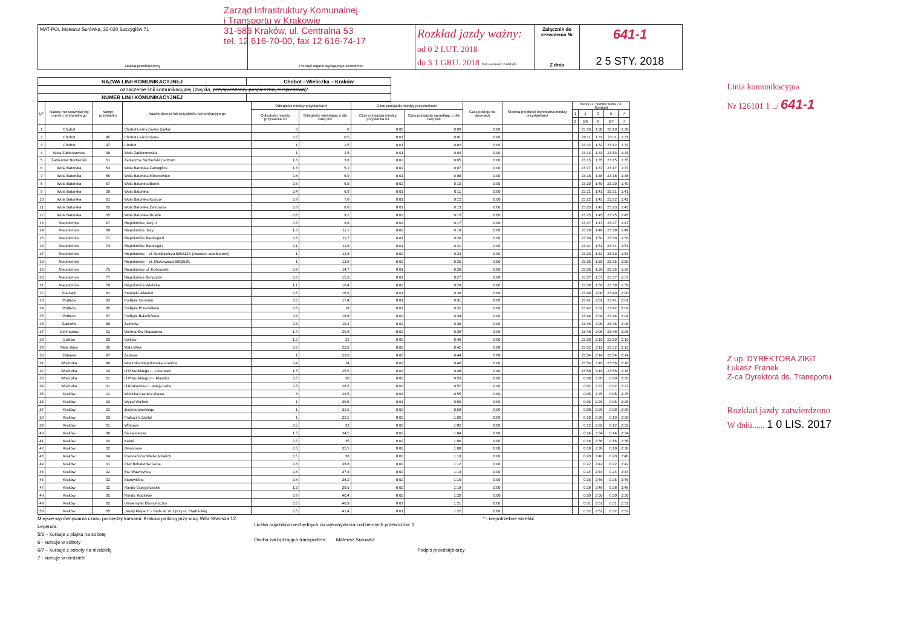Zarząd Infrastruktury Komunalnej
i Transportu w Krakowie
31-586 Kraków, ul. Centralna 53
tel. 12 616-70-00, fax 12 616-74-17
MAT-POL Mateusz Surówka, 32-020 Szczygłów 71
Nazwa przedsiębiorcy
Pieczęć organu wydającego zezwolenie
Rozkład jazdy ważny:
od 0 2 LUT. 2018
do 3 1 GRU. 2018 Data ważności rozkładu
Załącznik do zezwolenia Nr
Z dnia
641-1
2 5 STY. 2018
| NAZWA LINII KOMUNIKACYJNEJ | Chobot - Wieliczka – Kraków |
| oznaczenie linii komunikacyjnej (zwykła, przyspieszona, pospieszna, ekspresowa )* | |
| NUMER LINII KOMUNIKACYJNEJ | |
| LP | Nazwa miejscowości wg rejestru terytorialnego | Numer przystanku | Nazwa dworca lub przystanku komunikacyjnego | Odległości między przystankami | | Czas przejazdu między przystankami | | Czas postoju na dworcach | Średnia prędkość techniczna między przystankami | Kursy (1. Numer kursu / 2. Symbol) | | | | |
| --- | --- | --- | --- | --- | --- | --- | --- | --- | --- | --- | --- | --- | --- | --- |
| | | | | Odległości między przystanka mi | Odległości narastając o dla całej linii | Czas przejazdu między przystanka mi | Czas przejazdu narastając o dla całej linii | | | 1 | 1 | 3 | 5 | 7 |
| | | | | | | | | | | 2 | 5/6 | 6 | 6/7 | 7 |
| 1 | Chobot | | Chobot Leśniczówka (pętla) | 0 | 0 | 0:00 | 0:00 | 0:00 | | | 23:10 | 1:30 | 23:10 | 1:30 |
| 2 | Chobot | 45 | Chobot Leśniczówka | 0,5 | 0,5 | 0:01 | 0:01 | 0:00 | | | 23:11 | 1:31 | 23:11 | 1:31 |
| 3 | Chobot | 47 | Chobot | 1 | 1,5 | 0:01 | 0:02 | 0:00 | | | 23:12 | 1:32 | 23:12 | 1:32 |
| 4 | Wola Zabierzowska | 49 | Wola Zabierzowska | 1 | 2,5 | 0:01 | 0:03 | 0:00 | | | 23:13 | 1:33 | 23:13 | 1:33 |
| 5 | Zabierzów Bocheński | 51 | Zabierzów Bocheński Centrum | 1,3 | 3,8 | 0:02 | 0:05 | 0:00 | | | 23:15 | 1:35 | 23:15 | 1:35 |
| 6 | Wola Batorska | 53 | Wola Batorska Zamogilice | 1,3 | 5,1 | 0:02 | 0:07 | 0:00 | | | 23:17 | 1:37 | 23:17 | 1:37 |
| 7 | Wola Batorska | 55 | Wola Batorska Mikoniowiec | 0,8 | 5,9 | 0:01 | 0:08 | 0:00 | | | 23:18 | 1:38 | 23:18 | 1:38 |
| 8 | Wola Batorska | 57 | Wola Batorska Borek | 0,6 | 6,5 | 0:02 | 0:10 | 0:00 | | | 23:20 | 1:40 | 23:20 | 1:40 |
| 9 | Wola Batorska | 59 | Wola Batorska | 0,4 | 6,9 | 0:01 | 0:11 | 0:00 | | | 23:21 | 1:41 | 23:21 | 1:41 |
| 10 | Wola Batorska | 61 | Wola Batorska Kościół | 0,9 | 7,8 | 0:01 | 0:12 | 0:00 | | | 23:22 | 1:42 | 23:22 | 1:42 |
| 11 | Wola Batorska | 63 | Wola Batorska Żwirownia | 0,8 | 8,6 | 0:01 | 0:13 | 0:00 | | | 23:23 | 1:43 | 23:23 | 1:43 |
| 12 | Wola Batorska | 65 | Wola Batorska Ruskie | 0,6 | 9,2 | 0:02 | 0:15 | 0:00 | | | 23:25 | 1:45 | 23:25 | 1:45 |
| 13 | Niepołomice | 67 | Niepołomice Jazy II | 0,6 | 9,8 | 0:02 | 0:17 | 0:00 | | | 23:27 | 1:47 | 23:27 | 1:47 |
| 14 | Niepołomice | 69 | Niepołomice Jazy | 1,3 | 11,1 | 0:02 | 0:19 | 0:00 | | | 23:29 | 1:49 | 23:29 | 1:49 |
| 15 | Niepołomice | 71 | Niepołomice Batorego II | 0,6 | 11,7 | 0:01 | 0:20 | 0:00 | | | 23:30 | 1:50 | 23:30 | 1:50 |
| 16 | Niepołomice | 73 | Niepołomice Batorego I | 0,1 | 11,8 | 0:01 | 0:21 | 0:00 | | | 23:31 | 1:51 | 23:31 | 1:51 |
| 17 | Niepołomice | | Niepołomice – ul. Spółdzielcza 560312K (dworzec autobusowy) | 1 | 12,8 | 0:02 | 0:23 | 0:00 | | | 23:33 | 1:53 | 23:33 | 1:53 |
| 18 | Niepołomice | | Niepołomice – ul. Mickiewicza 560353K | 1 | 13,8 | 0:02 | 0:25 | 0:00 | | | 23:35 | 1:55 | 23:35 | 1:55 |
| 19 | Niepołomice | 75 | Niepołomice ul. Kościuszki | 0,9 | 14,7 | 0:01 | 0:26 | 0:00 | | | 23:36 | 1:56 | 23:36 | 1:56 |
| 20 | Niepołomice | 77 | Niepołomice Boryczów | 0,6 | 15,3 | 0:01 | 0:27 | 0:00 | | | 23:37 | 1:57 | 23:37 | 1:57 |
| 21 | Niepołomice | 79 | Niepołomice Wielicka | 1,1 | 16,4 | 0:02 | 0:29 | 0:00 | | | 23:39 | 1:59 | 23:39 | 1:59 |
| 22 | Staniątki | 81 | Staniątki Wiadukt | 0,5 | 16,9 | 0:01 | 0:30 | 0:00 | | | 23:40 | 2:00 | 23:40 | 2:00 |
| 23 | Podłęże | 83 | Podłęże Centrum | 0,5 | 17,4 | 0:01 | 0:31 | 0:00 | | | 23:41 | 2:01 | 23:41 | 2:01 |
| 24 | Podłęże | 85 | Podłęże Przedszkole | 0,6 | 18 | 0:01 | 0:32 | 0:00 | | | 23:42 | 2:02 | 23:42 | 2:02 |
| 25 | Podłęże | 87 | Podłęże Bałachówka | 0,8 | 18,8 | 0:02 | 0:34 | 0:00 | | | 23:44 | 2:04 | 23:44 | 2:04 |
| 26 | Zakrzów | 89 | Zakrzów | 0,6 | 19,4 | 0:02 | 0:36 | 0:00 | | | 23:46 | 2:06 | 23:46 | 2:06 |
| 27 | Ochmanów | 91 | Ochmanów Otaczarnia | 1,4 | 20,8 | 0:02 | 0:38 | 0:00 | | | 23:48 | 2:08 | 23:48 | 2:08 |
| 28 | Sułków | 93 | Sułków | 1,2 | 22 | 0:02 | 0:40 | 0:00 | | | 23:50 | 2:10 | 23:50 | 2:10 |
| 29 | Mała Wieś | 95 | Mała Wieś | 0,6 | 22,6 | 0:02 | 0:42 | 0:00 | | | 23:52 | 2:12 | 23:52 | 2:12 |
| 30 | Zabawa | 97 | Zabawa | 1 | 23,6 | 0:02 | 0:44 | 0:00 | | | 23:54 | 2:14 | 23:54 | 2:14 |
| 31 | Wieliczka | 99 | Wieliczka Niepołomska Granica | 0,4 | 24 | 0:02 | 0:46 | 0:00 | | | 23:56 | 2:16 | 23:56 | 2:16 |
| 32 | Wieliczka | 03 | ul.Piłsudskiego I - Cmentarz | 1,5 | 25,5 | 0:02 | 0:48 | 0:00 | | | 23:58 | 2:18 | 23:58 | 2:18 |
| 33 | Wieliczka | 01 | ul.Piłsudskiego II - Klasztor | 0,5 | 26 | 0:02 | 0:50 | 0:00 | | | 0:00 | 2:20 | 0:00 | 2:20 |
| 34 | Wieliczka | 01 | ul.Krakowska I - stacja paliw | 0,5 | 26,5 | 0:02 | 0:52 | 0:00 | | | 0:02 | 2:22 | 0:02 | 2:22 |
| 35 | Kraków | 01 | Wielicka Granica Miasta | 3 | 29,5 | 0:03 | 0:55 | 0:00 | | | 0:05 | 2:25 | 0:05 | 2:25 |
| 36 | Kraków | 03 | Węzeł Wielicki | 1 | 30,5 | 0:01 | 0:56 | 0:00 | | | 0:06 | 2:26 | 0:06 | 2:26 |
| 37 | Kraków | 01 | Jerzmanowskiego | 1 | 31,5 | 0:02 | 0:58 | 0:00 | | | 0:08 | 2:28 | 0:08 | 2:28 |
| 38 | Kraków | 03 | Prokocim Szpital | 1 | 32,5 | 0:02 | 1:00 | 0:00 | | | 0:10 | 2:30 | 0:10 | 2:30 |
| 39 | Kraków | 01 | Wlotowa | 0,5 | 33 | 0:02 | 1:02 | 0:00 | | | 0:12 | 2:32 | 0:12 | 2:32 |
| 40 | Kraków | 06 | Bieżanowska | 1,5 | 34,5 | 0:02 | 1:04 | 0:00 | | | 0:14 | 2:34 | 0:14 | 2:34 |
| 41 | Kraków | 02 | Kabel | 0,5 | 35 | 0:02 | 1:06 | 0:00 | | | 0:16 | 2:36 | 0:16 | 2:36 |
| 42 | Kraków | 02 | Dworcowa | 0,5 | 35,5 | 0:02 | 1:08 | 0:00 | | | 0:18 | 2:38 | 0:18 | 2:38 |
| 43 | Kraków | 04 | Powstańców Wielkopolskich | 0,5 | 36 | 0:02 | 1:10 | 0:00 | | | 0:20 | 2:40 | 0:20 | 2:40 |
| 44 | Kraków | 01 | Plac Bohaterów Getta | 0,8 | 36,8 | 0:02 | 1:12 | 0:00 | | | 0:22 | 2:42 | 0:22 | 2:42 |
| 45 | Kraków | 02 | Św. Wawrzyńca | 0,6 | 37,4 | 0:02 | 1:14 | 0:00 | | | 0:24 | 2:44 | 0:24 | 2:44 |
| 46 | Kraków | 02 | Starowiślna | 0,8 | 38,2 | 0:02 | 1:16 | 0:00 | | | 0:26 | 2:46 | 0:26 | 2:46 |
| 47 | Kraków | 02 | Rondo Grzegórzeckie | 1,3 | 39,5 | 0:02 | 1:18 | 0:00 | | | 0:28 | 2:48 | 0:28 | 2:48 |
| 48 | Kraków | 05 | Rondo Mogilskie | 0,9 | 40,4 | 0:02 | 1:20 | 0:00 | | | 0:30 | 2:50 | 0:30 | 2:50 |
| 49 | Kraków | 02 | Uniwersytet Ekonomiczny | 0,5 | 40,9 | 0:01 | 1:21 | 0:00 | | | 0:31 | 2:51 | 0:31 | 2:51 |
| 50 | Kraków | 05 | „Nowy Kleparz" - Pętla st. nr 1 przy ul. Prądnickiej | 0,5 | 41,4 | 0:01 | 1:22 | 0:00 | | | 0:32 | 2:52 | 0:32 | 2:52 |
Miejsce wyrównywania czasu pomiędzy kursami: Kraków parking przy ulicy Wita Stwosza 12
Legenda:
5/6 – kursuje z piątku na sobotę
6 - kursuje w soboty
6/7 – kursuje z soboty na niedzielę
7 - kursuje w niedziele
Liczba pojazdów niezbędnych do wykonywania codziennych przewozów: 1
Osoba zarządzająca transportem: Mateusz Surówka
Podpis przedsiębiorcy
* - niepotrzebne skreślić
Linia komunikacyjna
Nr 126101 1 ../ 641-1
Z up. DYREKTORA ZIKiT
Łukasz Franek
Z-ca Dyrektora ds. Transportu
Rozkład jazdy zatwierdzono
W dniu...... 1 0 LIS. 2017